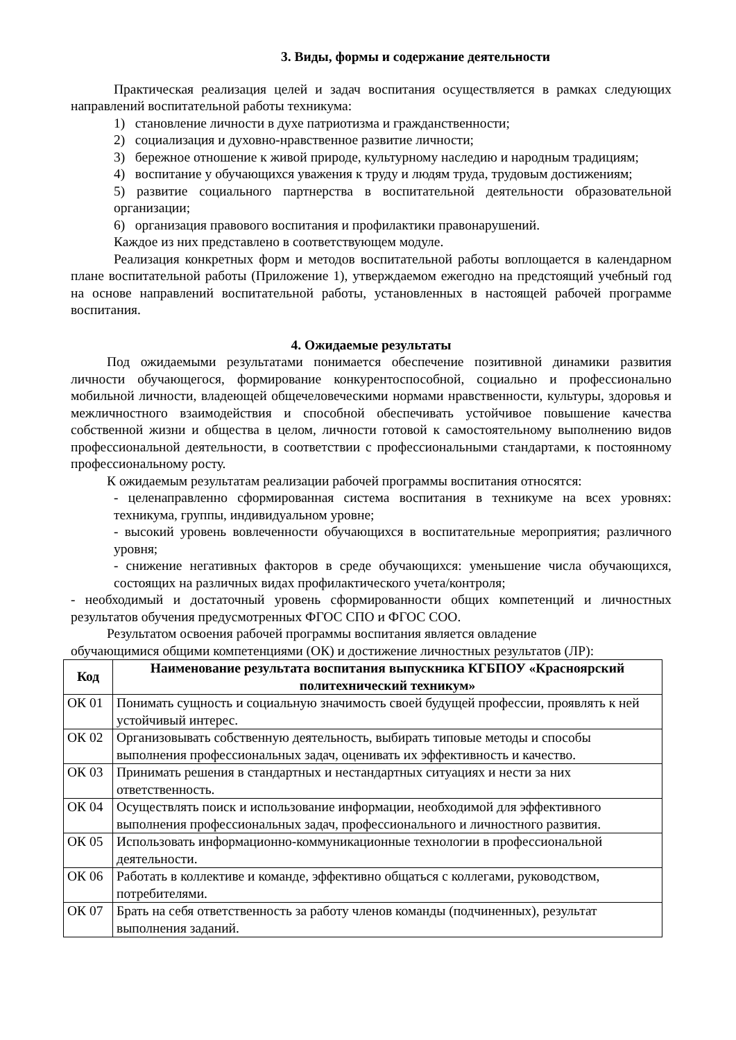3. Виды, формы и содержание деятельности
Практическая реализация целей и задач воспитания осуществляется в рамках следующих направлений воспитательной работы техникума:
1) становление личности в духе патриотизма и гражданственности;
2) социализация и духовно-нравственное развитие личности;
3) бережное отношение к живой природе, культурному наследию и народным традициям;
4) воспитание у обучающихся уважения к труду и людям труда, трудовым достижениям;
5) развитие социального партнерства в воспитательной деятельности образовательной организации;
6) организация правового воспитания и профилактики правонарушений.
Каждое из них представлено в соответствующем модуле.
Реализация конкретных форм и методов воспитательной работы воплощается в календарном плане воспитательной работы (Приложение 1), утверждаемом ежегодно на предстоящий учебный год на основе направлений воспитательной работы, установленных в настоящей рабочей программе воспитания.
4. Ожидаемые результаты
Под ожидаемыми результатами понимается обеспечение позитивной динамики развития личности обучающегося, формирование конкурентоспособной, социально и профессионально мобильной личности, владеющей общечеловеческими нормами нравственности, культуры, здоровья и межличностного взаимодействия и способной обеспечивать устойчивое повышение качества собственной жизни и общества в целом, личности готовой к самостоятельному выполнению видов профессиональной деятельности, в соответствии с профессиональными стандартами, к постоянному профессиональному росту.
К ожидаемым результатам реализации рабочей программы воспитания относятся:
- целенаправленно сформированная система воспитания в техникуме на всех уровнях: техникума, группы, индивидуальном уровне;
- высокий уровень вовлеченности обучающихся в воспитательные мероприятия; различного уровня;
- снижение негативных факторов в среде обучающихся: уменьшение числа обучающихся, состоящих на различных видах профилактического учета/контроля;
- необходимый и достаточный уровень сформированности общих компетенций и личностных результатов обучения предусмотренных ФГОС СПО и ФГОС СОО.
Результатом освоения рабочей программы воспитания является овладение
обучающимися общими компетенциями (ОК) и достижение личностных результатов (ЛР):
| Код | Наименование результата воспитания выпускника КГБПОУ «Красноярский политехнический техникум» |
| --- | --- |
| ОК 01 | Понимать сущность и социальную значимость своей будущей профессии, проявлять к ней устойчивый интерес. |
| ОК 02 | Организовывать собственную деятельность, выбирать типовые методы и способы выполнения профессиональных задач, оценивать их эффективность и качество. |
| ОК 03 | Принимать решения в стандартных и нестандартных ситуациях и нести за них ответственность. |
| ОК 04 | Осуществлять поиск и использование информации, необходимой для эффективного выполнения профессиональных задач, профессионального и личностного развития. |
| ОК 05 | Использовать информационно-коммуникационные технологии в профессиональной деятельности. |
| ОК 06 | Работать в коллективе и команде, эффективно общаться с коллегами, руководством, потребителями. |
| ОК 07 | Брать на себя ответственность за работу членов команды (подчиненных), результат выполнения заданий. |